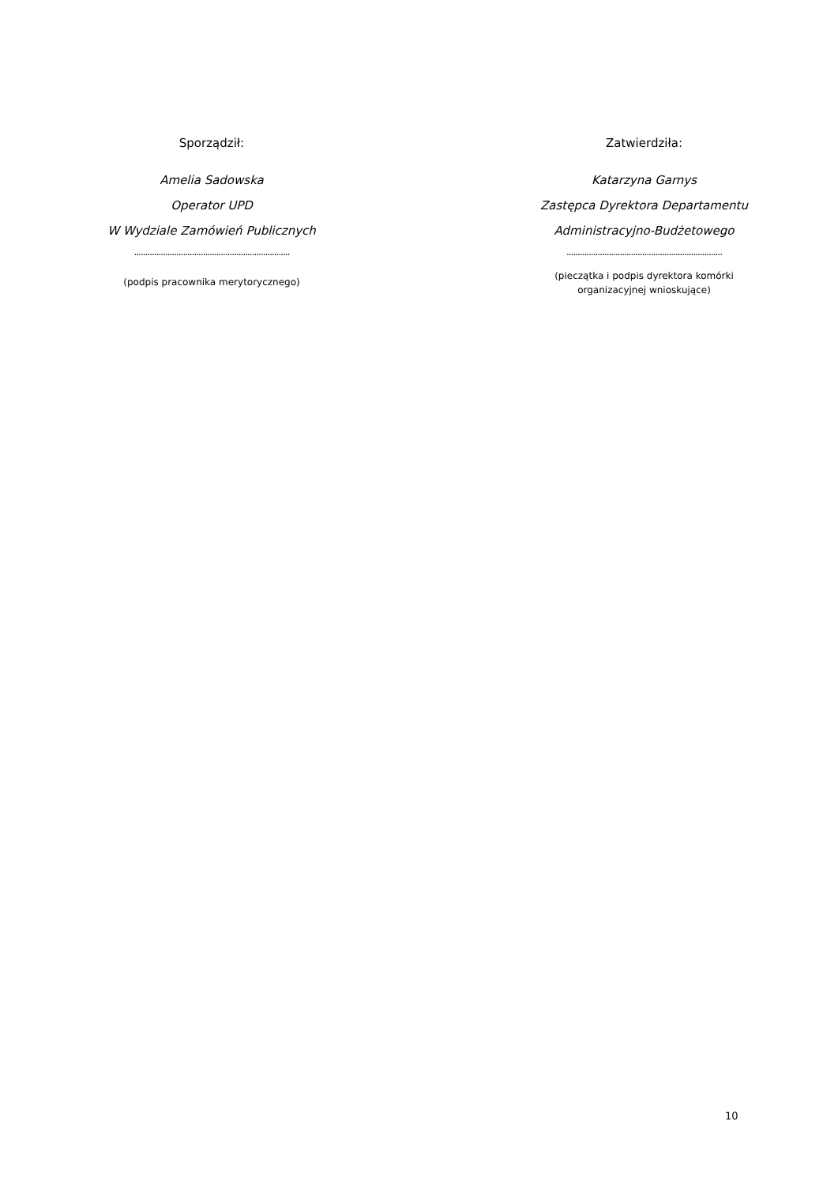Sporządził:
Amelia Sadowska
Operator UPD
W Wydziale Zamówień Publicznych
......................................................................
(podpis pracownika merytorycznego)
Zatwierdziła:
Katarzyna Garnys
Zastępca Dyrektora Departamentu
Administracyjno-Budżetowego
......................................................................
(pieczątka i podpis dyrektora komórki organizacyjnej wnioskujące)
10